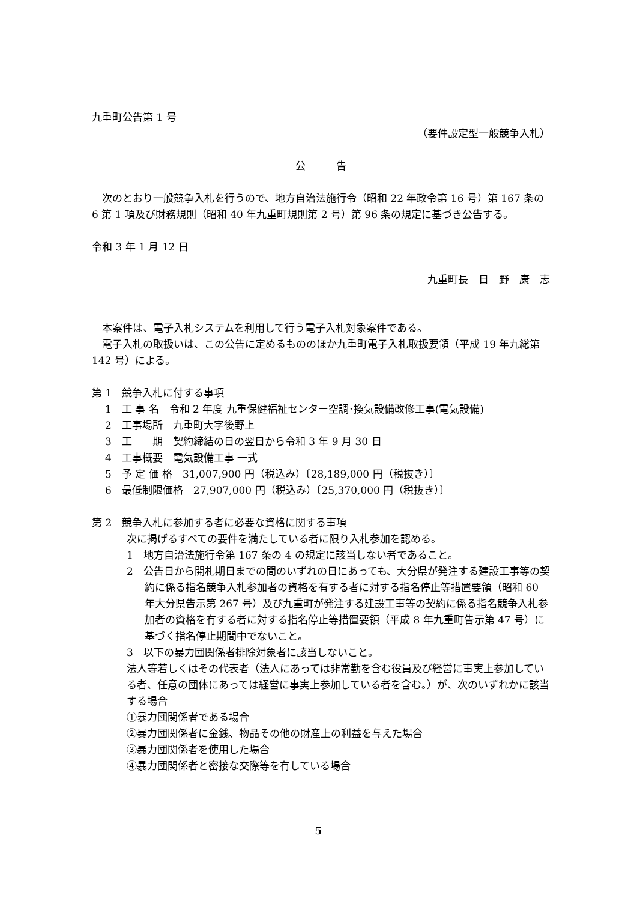九重町公告第 1 号
（要件設定型一般競争入札）
公　　　告
　次のとおり一般競争入札を行うので、地方自治法施行令（昭和 22 年政令第 16 号）第 167 条の 6 第 1 項及び財務規則（昭和 40 年九重町規則第 2 号）第 96 条の規定に基づき公告する。
令和 3 年 1 月 12 日
九重町長　日　野　康　志
　本案件は、電子入札システムを利用して行う電子入札対象案件である。
　電子入札の取扱いは、この公告に定めるもののほか九重町電子入札取扱要領（平成 19 年九総第 142 号）による。
第 1　競争入札に付する事項
1　工 事 名　令和 2 年度 九重保健福祉センター空調･換気設備改修工事(電気設備)
2　工事場所　九重町大字後野上
3　工　　期　契約締結の日の翌日から令和 3 年 9 月 30 日
4　工事概要　電気設備工事 一式
5　予 定 価 格　31,007,900 円（税込み）〔28,189,000 円（税抜き）〕
6　最低制限価格　27,907,000 円（税込み）〔25,370,000 円（税抜き）〕
第 2　競争入札に参加する者に必要な資格に関する事項
次に掲げるすべての要件を満たしている者に限り入札参加を認める。
1　地方自治法施行令第 167 条の 4 の規定に該当しない者であること。
2　公告日から開札期日までの間のいずれの日にあっても、大分県が発注する建設工事等の契約に係る指名競争入札参加者の資格を有する者に対する指名停止等措置要領（昭和 60 年大分県告示第 267 号）及び九重町が発注する建設工事等の契約に係る指名競争入札参加者の資格を有する者に対する指名停止等措置要領（平成 8 年九重町告示第 47 号）に基づく指名停止期間中でないこと。
3　以下の暴力団関係者排除対象者に該当しないこと。
法人等若しくはその代表者（法人にあっては非常勤を含む役員及び経営に事実上参加している者、任意の団体にあっては経営に事実上参加している者を含む。）が、次のいずれかに該当する場合
①暴力団関係者である場合
②暴力団関係者に金銭、物品その他の財産上の利益を与えた場合
③暴力団関係者を使用した場合
④暴力団関係者と密接な交際等を有している場合
5